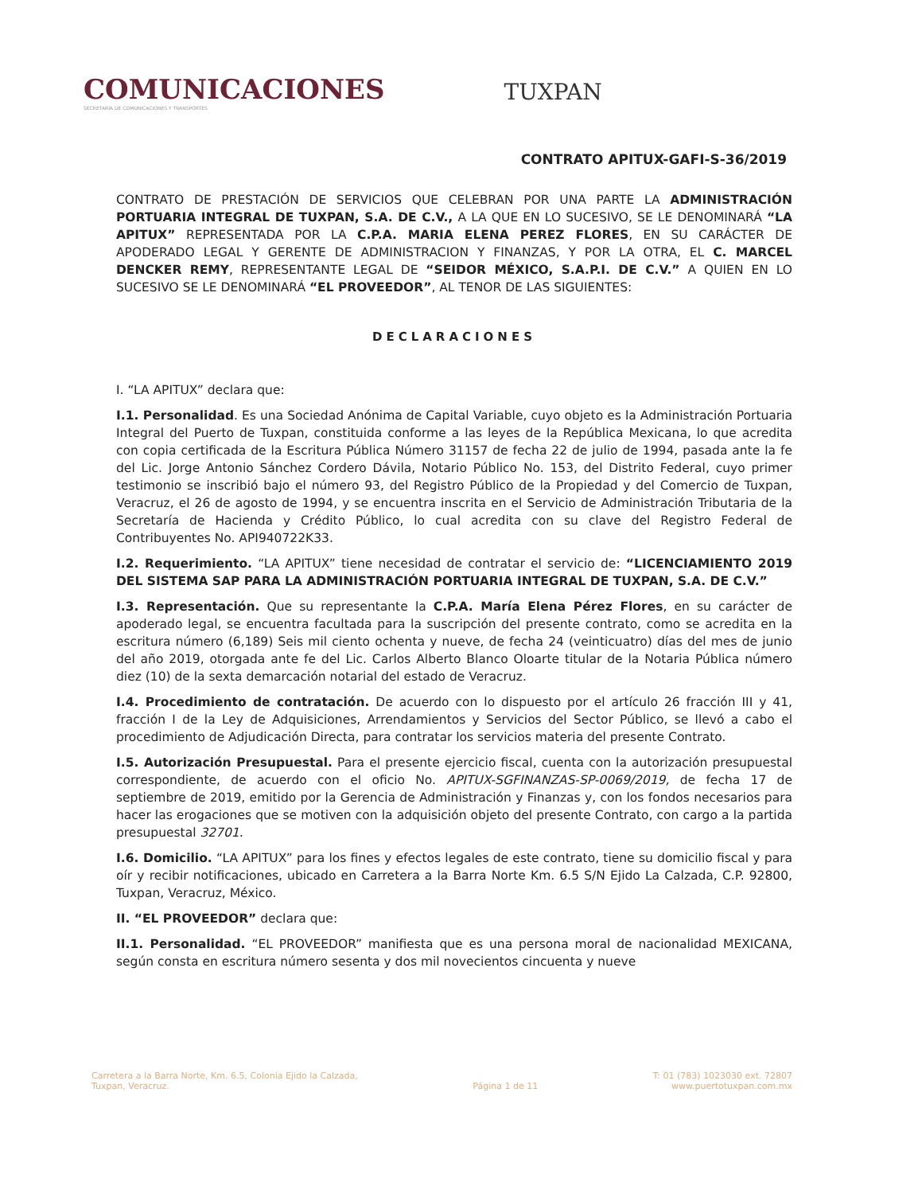COMUNICACIONES
SECRETARÍA DE COMUNICACIONES Y TRANSPORTES
TUXPAN
CONTRATO APITUX-GAFI-S-36/2019
CONTRATO DE PRESTACIÓN DE SERVICIOS QUE CELEBRAN POR UNA PARTE LA ADMINISTRACIÓN PORTUARIA INTEGRAL DE TUXPAN, S.A. DE C.V., A LA QUE EN LO SUCESIVO, SE LE DENOMINARÁ “LA APITUX” REPRESENTADA POR LA C.P.A. MARIA ELENA PEREZ FLORES, EN SU CARÁCTER DE APODERADO LEGAL Y GERENTE DE ADMINISTRACION Y FINANZAS, Y POR LA OTRA, EL C. MARCEL DENCKER REMY, REPRESENTANTE LEGAL DE “SEIDOR MÉXICO, S.A.P.I. DE C.V.” A QUIEN EN LO SUCESIVO SE LE DENOMINARÁ “EL PROVEEDOR”, AL TENOR DE LAS SIGUIENTES:
DECLARACIONES
I. “LA APITUX” declara que:
I.1. Personalidad. Es una Sociedad Anónima de Capital Variable, cuyo objeto es la Administración Portuaria Integral del Puerto de Tuxpan, constituida conforme a las leyes de la República Mexicana, lo que acredita con copia certificada de la Escritura Pública Número 31157 de fecha 22 de julio de 1994, pasada ante la fe del Lic. Jorge Antonio Sánchez Cordero Dávila, Notario Público No. 153, del Distrito Federal, cuyo primer testimonio se inscribió bajo el número 93, del Registro Público de la Propiedad y del Comercio de Tuxpan, Veracruz, el 26 de agosto de 1994, y se encuentra inscrita en el Servicio de Administración Tributaria de la Secretaría de Hacienda y Crédito Público, lo cual acredita con su clave del Registro Federal de Contribuyentes No. API940722K33.
I.2. Requerimiento. “LA APITUX” tiene necesidad de contratar el servicio de: “LICENCIAMIENTO 2019 DEL SISTEMA SAP PARA LA ADMINISTRACIÓN PORTUARIA INTEGRAL DE TUXPAN, S.A. DE C.V.”
I.3. Representación. Que su representante la C.P.A. María Elena Pérez Flores, en su carácter de apoderado legal, se encuentra facultada para la suscripción del presente contrato, como se acredita en la escritura número (6,189) Seis mil ciento ochenta y nueve, de fecha 24 (veinticuatro) días del mes de junio del año 2019, otorgada ante fe del Lic. Carlos Alberto Blanco Oloarte titular de la Notaria Pública número diez (10) de la sexta demarcación notarial del estado de Veracruz.
I.4. Procedimiento de contratación. De acuerdo con lo dispuesto por el artículo 26 fracción III y 41, fracción I de la Ley de Adquisiciones, Arrendamientos y Servicios del Sector Público, se llevó a cabo el procedimiento de Adjudicación Directa, para contratar los servicios materia del presente Contrato.
I.5. Autorización Presupuestal. Para el presente ejercicio fiscal, cuenta con la autorización presupuestal correspondiente, de acuerdo con el oficio No. APITUX-SGFINANZAS-SP-0069/2019, de fecha 17 de septiembre de 2019, emitido por la Gerencia de Administración y Finanzas y, con los fondos necesarios para hacer las erogaciones que se motiven con la adquisición objeto del presente Contrato, con cargo a la partida presupuestal 32701.
I.6. Domicilio. “LA APITUX” para los fines y efectos legales de este contrato, tiene su domicilio fiscal y para oír y recibir notificaciones, ubicado en Carretera a la Barra Norte Km. 6.5 S/N Ejido La Calzada, C.P. 92800, Tuxpan, Veracruz, México.
II. “EL PROVEEDOR” declara que:
II.1. Personalidad. “EL PROVEEDOR” manifiesta que es una persona moral de nacionalidad MEXICANA, según consta en escritura número sesenta y dos mil novecientos cincuenta y nueve
Carretera a la Barra Norte, Km. 6.5, Colonia Ejido la Calzada,
Tuxpan, Veracruz.
Página 1 de 11 T: 01 (783) 1023030 ext. 72807
www.puertotuxpan.com.mx